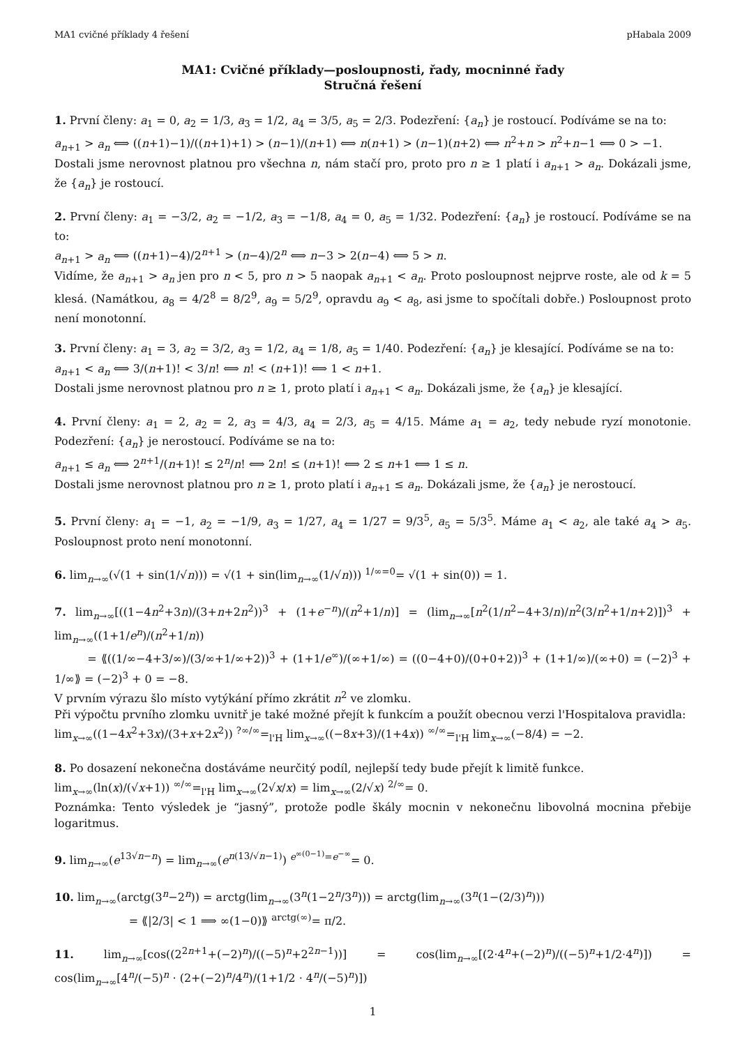MA1 cvičné příklady 4 řešení pHabala 2009
MA1: Cvičné příklady—posloupnosti, řady, mocninné řady
Stručná řešení
1. První členy: a<sub>1</sub> = 0, a<sub>2</sub> = 1/3, a<sub>3</sub> = 1/2, a<sub>4</sub> = 3/5, a<sub>5</sub> = 2/3. Podezření: {a<sub>n</sub>} je rostoucí. Podíváme se na to:
a<sub>n+1</sub> > a<sub>n</sub> ⟺ ((n+1)−1)/((n+1)+1) > (n−1)/(n+1) ⟺ n(n+1) > (n−1)(n+2) ⟺ n<sup>2</sup>+n > n<sup>2</sup>+n−1 ⟺ 0 > −1.
Dostali jsme nerovnost platnou pro všechna n, nám stačí pro, proto pro n ≥ 1 platí i a<sub>n+1</sub> > a<sub>n</sub>. Dokázali jsme, že {a<sub>n</sub>} je rostoucí.
2. První členy: a<sub>1</sub> = −3/2, a<sub>2</sub> = −1/2, a<sub>3</sub> = −1/8, a<sub>4</sub> = 0, a<sub>5</sub> = 1/32. Podezření: {a<sub>n</sub>} je rostoucí. Podíváme se na to:
a<sub>n+1</sub> > a<sub>n</sub> ⟺ ((n+1)−4)/2<sup>n+1</sup> > (n−4)/2<sup>n</sup> ⟺ n−3 > 2(n−4) ⟺ 5 > n.
Vidíme, že a<sub>n+1</sub> > a<sub>n</sub> jen pro n < 5, pro n > 5 naopak a<sub>n+1</sub> < a<sub>n</sub>. Proto posloupnost nejprve roste, ale od k = 5 klesá. (Namátkou, a<sub>8</sub> = 4/2<sup>8</sup> = 8/2<sup>9</sup>, a<sub>9</sub> = 5/2<sup>9</sup>, opravdu a<sub>9</sub> < a<sub>8</sub>, asi jsme to spočítali dobře.) Posloupnost proto není monotonní.
3. První členy: a<sub>1</sub> = 3, a<sub>2</sub> = 3/2, a<sub>3</sub> = 1/2, a<sub>4</sub> = 1/8, a<sub>5</sub> = 1/40. Podezření: {a<sub>n</sub>} je klesající. Podíváme se na to:
a<sub>n+1</sub> < a<sub>n</sub> ⟺ 3/(n+1)! < 3/n! ⟺ n! < (n+1)! ⟺ 1 < n+1.
Dostali jsme nerovnost platnou pro n ≥ 1, proto platí i a<sub>n+1</sub> < a<sub>n</sub>. Dokázali jsme, že {a<sub>n</sub>} je klesající.
4. První členy: a<sub>1</sub> = 2, a<sub>2</sub> = 2, a<sub>3</sub> = 4/3, a<sub>4</sub> = 2/3, a<sub>5</sub> = 4/15. Máme a<sub>1</sub> = a<sub>2</sub>, tedy nebude ryzí monotonie. Podezření: {a<sub>n</sub>} je nerostoucí. Podíváme se na to:
a<sub>n+1</sub> ≤ a<sub>n</sub> ⟺ 2<sup>n+1</sup>/(n+1)! ≤ 2<sup>n</sup>/n! ⟺ 2n! ≤ (n+1)! ⟺ 2 ≤ n+1 ⟺ 1 ≤ n.
Dostali jsme nerovnost platnou pro n ≥ 1, proto platí i a<sub>n+1</sub> ≤ a<sub>n</sub>. Dokázali jsme, že {a<sub>n</sub>} je nerostoucí.
5. První členy: a<sub>1</sub> = −1, a<sub>2</sub> = −1/9, a<sub>3</sub> = 1/27, a<sub>4</sub> = 1/27 = 9/3<sup>5</sup>, a<sub>5</sub> = 5/3<sup>5</sup>. Máme a<sub>1</sub> < a<sub>2</sub>, ale také a<sub>4</sub> > a<sub>5</sub>. Posloupnost proto není monotonní.
6. lim<sub>n→∞</sub>(√(1 + sin(1/√n))) = √(1 + sin(lim<sub>n→∞</sub>(1/√n))) <sup>1/∞=0</sup>= √(1 + sin(0)) = 1.
7. lim<sub>n→∞</sub>[((1−4n<sup>2</sup>+3n)/(3+n+2n<sup>2</sup>))<sup>3</sup> + (1+e<sup>−n</sup>)/(n<sup>2</sup>+1/n)] = (lim<sub>n→∞</sub>[n<sup>2</sup>(1/n<sup>2</sup>−4+3/n)/n<sup>2</sup>(3/n<sup>2</sup>+1/n+2)])<sup>3</sup> + lim<sub>n→∞</sub>((1+1/e<sup>n</sup>)/(n<sup>2</sup>+1/n))
= ⟪((1/∞−4+3/∞)/(3/∞+1/∞+2))<sup>3</sup> + (1+1/e<sup>∞</sup>)/(∞+1/∞) = ((0−4+0)/(0+0+2))<sup>3</sup> + (1+1/∞)/(∞+0) = (−2)<sup>3</sup> + 1/∞⟫ = (−2)<sup>3</sup> + 0 = −8.
V prvním výrazu šlo místo vytýkání přímo zkrátit n<sup>2</sup> ve zlomku.
Při výpočtu prvního zlomku uvnitř je také možné přejít k funkcím a použít obecnou verzi l'Hospitalova pravidla:
lim<sub>x→∞</sub>((1−4x<sup>2</sup>+3x)/(3+x+2x<sup>2</sup>)) <sup>?∞/∞</sup>=<sub>l'H</sub> lim<sub>x→∞</sub>((−8x+3)/(1+4x)) <sup>∞/∞</sup>=<sub>l'H</sub> lim<sub>x→∞</sub>(−8/4) = −2.
8. Po dosazení nekonečna dostáváme neurčitý podíl, nejlepší tedy bude přejít k limitě funkce.
lim<sub>x→∞</sub>(ln(x)/(√x+1)) <sup>∞/∞</sup>=<sub>l'H</sub> lim<sub>x→∞</sub>(2√x/x) = lim<sub>x→∞</sub>(2/√x) <sup>2/∞</sup>= 0.
Poznámka: Tento výsledek je “jasný”, protože podle škály mocnin v nekonečnu libovolná mocnina přebije logaritmus.
9. lim<sub>n→∞</sub>(e<sup>13√n−n</sup>) = lim<sub>n→∞</sub>(e<sup>n(13/√n−1)</sup>) <sup>e<sup>∞(0−1)</sup>=e<sup>−∞</sup></sup>= 0.
10. lim<sub>n→∞</sub>(arctg(3<sup>n</sup>−2<sup>n</sup>)) = arctg(lim<sub>n→∞</sub>(3<sup>n</sup>(1−2<sup>n</sup>/3<sup>n</sup>))) = arctg(lim<sub>n→∞</sub>(3<sup>n</sup>(1−(2/3)<sup>n</sup>)))
= ⟪|2/3| < 1 ⟹ ∞(1−0)⟫ <sup>arctg(∞)</sup>= π/2.
11. lim<sub>n→∞</sub>[cos((2<sup>2n+1</sup>+(−2)<sup>n</sup>)/((−5)<sup>n</sup>+2<sup>2n−1</sup>))] = cos(lim<sub>n→∞</sub>[(2·4<sup>n</sup>+(−2)<sup>n</sup>)/((−5)<sup>n</sup>+1/2·4<sup>n</sup>)]) = cos(lim<sub>n→∞</sub>[4<sup>n</sup>/(−5)<sup>n</sup> · (2+(−2)<sup>n</sup>/4<sup>n</sup>)/(1+1/2 · 4<sup>n</sup>/(−5)<sup>n</sup>)])
1